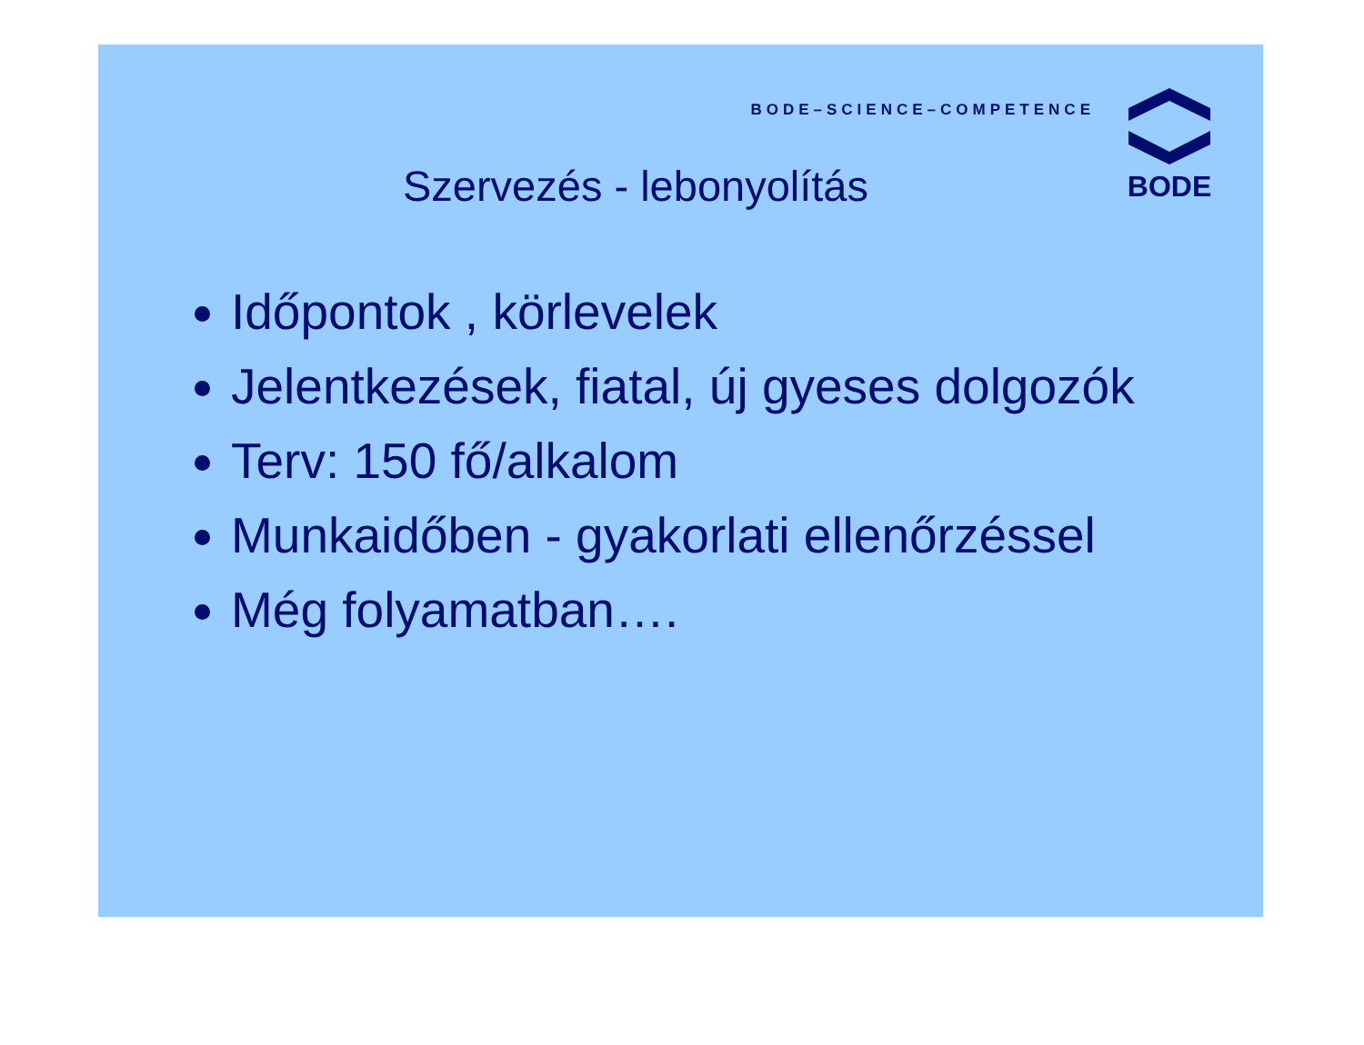BODE–SCIENCE–COMPETENCE
BODE
Szervezés - lebonyolítás
Időpontok , körlevelek
Jelentkezések, fiatal, új gyeses dolgozók
Terv: 150 fő/alkalom
Munkaidőben - gyakorlati ellenőrzéssel
Még folyamatban….